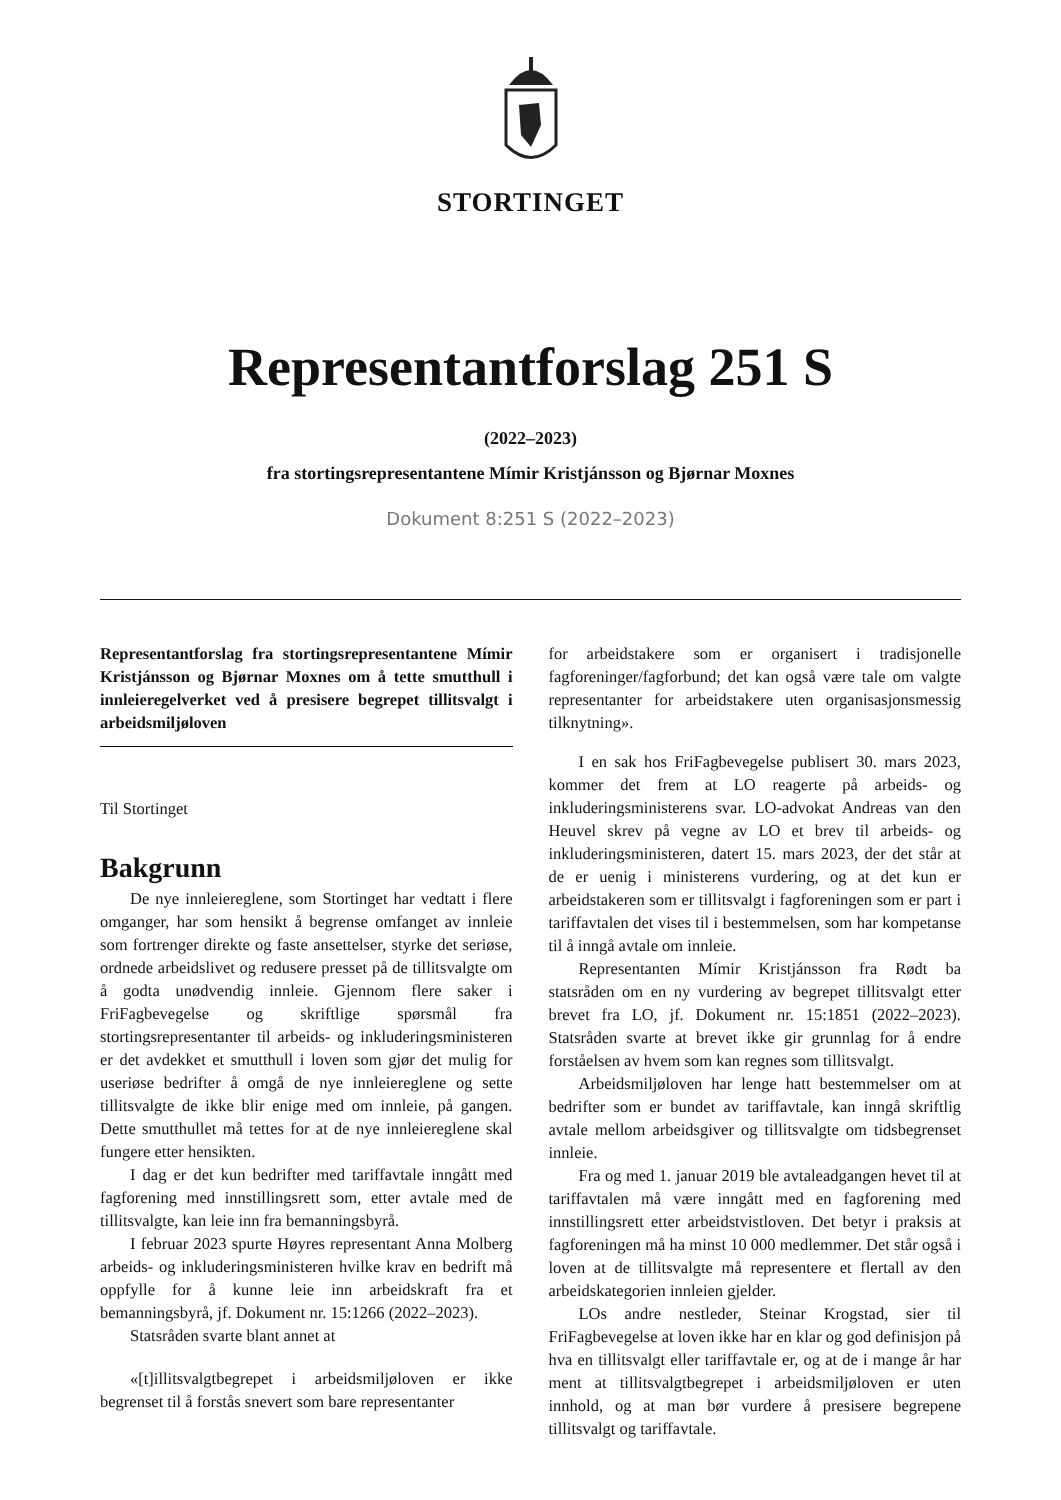STORTINGET
Representantforslag 251 S
(2022–2023)
fra stortingsrepresentantene Mímir Kristjánsson og Bjørnar Moxnes
Dokument 8:251 S (2022–2023)
Representantforslag fra stortingsrepresentantene Mímir Kristjánsson og Bjørnar Moxnes om å tette smutthull i innleieregelverket ved å presisere begrepet tillitsvalgt i arbeidsmiljøloven
Til Stortinget
Bakgrunn
De nye innleiereglene, som Stortinget har vedtatt i flere omganger, har som hensikt å begrense omfanget av innleie som fortrenger direkte og faste ansettelser, styrke det seriøse, ordnede arbeidslivet og redusere presset på de tillitsvalgte om å godta unødvendig innleie. Gjennom flere saker i FriFagbevegelse og skriftlige spørsmål fra stortingsrepresentanter til arbeids- og inkluderingsministeren er det avdekket et smutthull i loven som gjør det mulig for useriøse bedrifter å omgå de nye innleiereglene og sette tillitsvalgte de ikke blir enige med om innleie, på gangen. Dette smutthullet må tettes for at de nye innleiereglene skal fungere etter hensikten.
I dag er det kun bedrifter med tariffavtale inngått med fagforening med innstillingsrett som, etter avtale med de tillitsvalgte, kan leie inn fra bemanningsbyrå.
I februar 2023 spurte Høyres representant Anna Molberg arbeids- og inkluderingsministeren hvilke krav en bedrift må oppfylle for å kunne leie inn arbeidskraft fra et bemanningsbyrå, jf. Dokument nr. 15:1266 (2022–2023).
Statsråden svarte blant annet at
«[t]illitsvalgtbegrepet i arbeidsmiljøloven er ikke begrenset til å forstås snevert som bare representanter
for arbeidstakere som er organisert i tradisjonelle fagforeninger/fagforbund; det kan også være tale om valgte representanter for arbeidstakere uten organisasjonsmessig tilknytning».
I en sak hos FriFagbevegelse publisert 30. mars 2023, kommer det frem at LO reagerte på arbeids- og inkluderingsministerens svar. LO-advokat Andreas van den Heuvel skrev på vegne av LO et brev til arbeids- og inkluderingsministeren, datert 15. mars 2023, der det står at de er uenig i ministerens vurdering, og at det kun er arbeidstakeren som er tillitsvalgt i fagforeningen som er part i tariffavtalen det vises til i bestemmelsen, som har kompetanse til å inngå avtale om innleie.
Representanten Mímir Kristjánsson fra Rødt ba statsråden om en ny vurdering av begrepet tillitsvalgt etter brevet fra LO, jf. Dokument nr. 15:1851 (2022–2023). Statsråden svarte at brevet ikke gir grunnlag for å endre forståelsen av hvem som kan regnes som tillitsvalgt.
Arbeidsmiljøloven har lenge hatt bestemmelser om at bedrifter som er bundet av tariffavtale, kan inngå skriftlig avtale mellom arbeidsgiver og tillitsvalgte om tidsbegrenset innleie.
Fra og med 1. januar 2019 ble avtaleadgangen hevet til at tariffavtalen må være inngått med en fagforening med innstillingsrett etter arbeidstvistloven. Det betyr i praksis at fagforeningen må ha minst 10 000 medlemmer. Det står også i loven at de tillitsvalgte må representere et flertall av den arbeidskategorien innleien gjelder.
LOs andre nestleder, Steinar Krogstad, sier til FriFagbevegelse at loven ikke har en klar og god definisjon på hva en tillitsvalgt eller tariffavtale er, og at de i mange år har ment at tillitsvalgtbegrepet i arbeidsmiljøloven er uten innhold, og at man bør vurdere å presisere begrepene tillitsvalgt og tariffavtale.